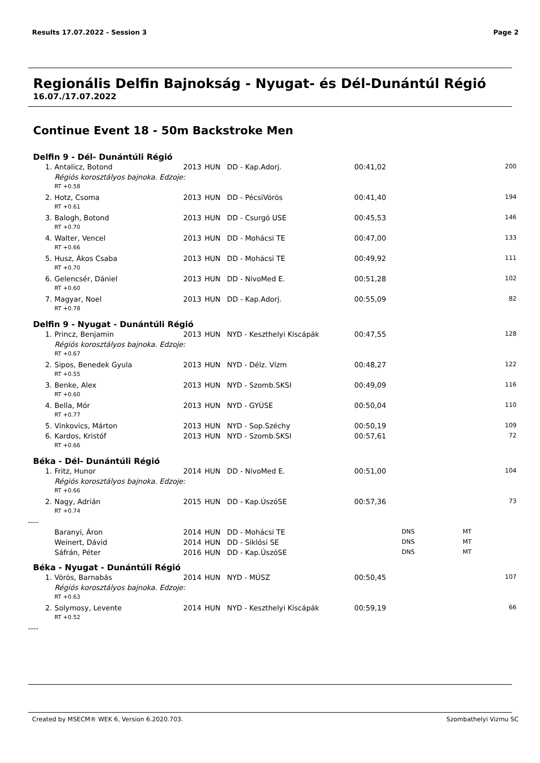Results 17.07.2022 - Session 3 Page 2
Regionális Delfin Bajnokság - Nyugat- és Dél-Dunántúl Régió
16.07./17.07.2022
Continue Event 18 - 50m Backstroke Men
Delfin 9 - Dél- Dunántúli Régió
| 1. | Antalicz, Botond | 2013 | HUN | DD - Kap.Adorj. | 00:41,02 | | | 200 |
| | Régiós korosztályos bajnoka. Edzoje: | | | | | | | |
| | RT +0.58 | | | | | | | |
| 2. | Hotz, Csoma | 2013 | HUN | DD - PécsiVörös | 00:41,40 | | | 194 |
| | RT +0.61 | | | | | | | |
| 3. | Balogh, Botond | 2013 | HUN | DD - Csurgó USE | 00:45,53 | | | 146 |
| | RT +0.70 | | | | | | | |
| 4. | Walter, Vencel | 2013 | HUN | DD - Mohácsi TE | 00:47,00 | | | 133 |
| | RT +0.66 | | | | | | | |
| 5. | Husz, Ákos Csaba | 2013 | HUN | DD - Mohácsi TE | 00:49,92 | | | 111 |
| | RT +0.70 | | | | | | | |
| 6. | Gelencsér, Dániel | 2013 | HUN | DD - NivoMed E. | 00:51,28 | | | 102 |
| | RT +0.60 | | | | | | | |
| 7. | Magyar, Noel | 2013 | HUN | DD - Kap.Adorj. | 00:55,09 | | | 82 |
| | RT +0.78 | | | | | | | |
Delfin 9 - Nyugat - Dunántúli Régió
| 1. | Princz, Benjamin | 2013 | HUN | NYD - Keszthelyi Kiscápák | 00:47,55 | | | 128 |
| | Régiós korosztályos bajnoka. Edzoje: | | | | | | | |
| | RT +0.67 | | | | | | | |
| 2. | Sipos, Benedek Gyula | 2013 | HUN | NYD - Délz. Vízm | 00:48,27 | | | 122 |
| | RT +0.55 | | | | | | | |
| 3. | Benke, Alex | 2013 | HUN | NYD - Szomb.SKSI | 00:49,09 | | | 116 |
| | RT +0.60 | | | | | | | |
| 4. | Bella, Mór | 2013 | HUN | NYD - GYÚSE | 00:50,04 | | | 110 |
| | RT +0.77 | | | | | | | |
| 5. | Vinkovics, Márton | 2013 | HUN | NYD - Sop.Széchy | 00:50,19 | | | 109 |
| 6. | Kardos, Kristóf | 2013 | HUN | NYD - Szomb.SKSI | 00:57,61 | | | 72 |
| | RT +0.66 | | | | | | | |
Béka - Dél- Dunántúli Régió
| 1. | Fritz, Hunor | 2014 | HUN | DD - NivoMed E. | 00:51,00 | | | 104 |
| | Régiós korosztályos bajnoka. Edzoje: | | | | | | | |
| | RT +0.66 | | | | | | | |
| 2. | Nagy, Adrián | 2015 | HUN | DD - Kap.ÚszóSE | 00:57,36 | | | 73 |
| | RT +0.74 | | | | | | | |
----
| | Baranyi, Áron | 2014 | HUN | DD - Mohácsi TE | | DNS | MT | |
| | Weinert, Dávid | 2014 | HUN | DD - Siklósi SE | | DNS | MT | |
| | Sáfrán, Péter | 2016 | HUN | DD - Kap.ÚszóSE | | DNS | MT | |
Béka - Nyugat - Dunántúli Régió
| 1. | Vörös, Barnabás | 2014 | HUN | NYD - MÚSZ | 00:50,45 | | | 107 |
| | Régiós korosztályos bajnoka. Edzoje: | | | | | | | |
| | RT +0.63 | | | | | | | |
| 2. | Solymosy, Levente | 2014 | HUN | NYD - Keszthelyi Kiscápák | 00:59,19 | | | 66 |
| | RT +0.52 | | | | | | | |
----
Created by MSECM® WEK 6, Version 6.2020.703. Szombathelyi Vizmu SC